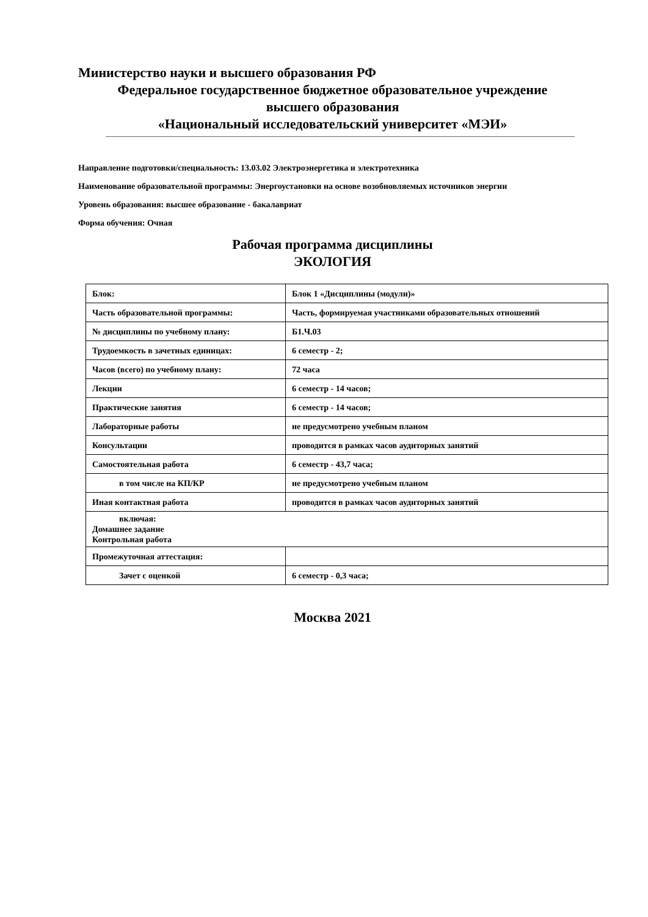Министерство науки и высшего образования РФ
Федеральное государственное бюджетное образовательное учреждение
высшего образования
«Национальный исследовательский университет «МЭИ»
Направление подготовки/специальность: 13.03.02 Электроэнергетика и электротехника
Наименование образовательной программы: Энергоустановки на основе возобновляемых источников энергии
Уровень образования: высшее образование - бакалавриат
Форма обучения: Очная
Рабочая программа дисциплины
ЭКОЛОГИЯ
| Блок: | Блок 1 «Дисциплины (модули)» |
| Часть образовательной программы: | Часть, формируемая участниками образовательных отношений |
| № дисциплины по учебному плану: | Б1.Ч.03 |
| Трудоемкость в зачетных единицах: | 6 семестр - 2; |
| Часов (всего) по учебному плану: | 72 часа |
| Лекции | 6 семестр - 14 часов; |
| Практические занятия | 6 семестр - 14 часов; |
| Лабораторные работы | не предусмотрено учебным планом |
| Консультации | проводится в рамках часов аудиторных занятий |
| Самостоятельная работа | 6 семестр - 43,7 часа; |
| в том числе на КП/КР | не предусмотрено учебным планом |
| Иная контактная работа | проводится в рамках часов аудиторных занятий |
| включая: Домашнее задание Контрольная работа | |
| Промежуточная аттестация: | |
| Зачет с оценкой | 6 семестр - 0,3 часа; |
Москва 2021